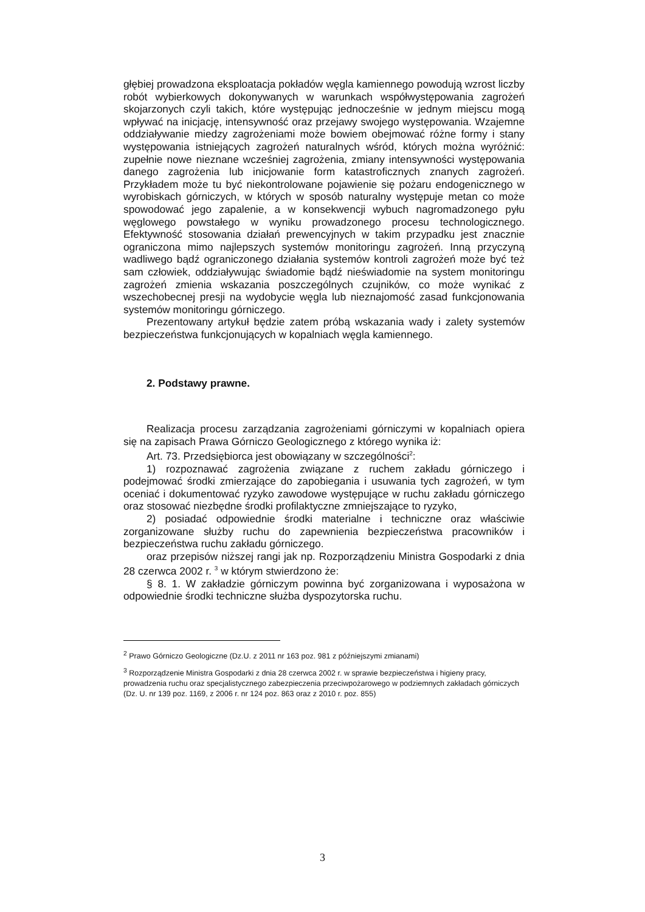głębiej prowadzona eksploatacja pokładów węgla kamiennego powodują wzrost liczby robót wybierkowych dokonywanych w warunkach współwystępowania zagrożeń skojarzonych czyli takich, które występując jednocześnie w jednym miejscu mogą wpływać na inicjację, intensywność oraz przejawy swojego występowania. Wzajemne oddziaływanie miedzy zagrożeniami może bowiem obejmować różne formy i stany występowania istniejących zagrożeń naturalnych wśród, których można wyróżnić: zupełnie nowe nieznane wcześniej zagrożenia, zmiany intensywności występowania danego zagrożenia lub inicjowanie form katastroficznych znanych zagrożeń. Przykładem może tu być niekontrolowane pojawienie się pożaru endogenicznego w wyrobiskach górniczych, w których w sposób naturalny występuje metan co może spowodować jego zapalenie, a w konsekwencji wybuch nagromadzonego pyłu węglowego powstałego w wyniku prowadzonego procesu technologicznego. Efektywność stosowania działań prewencyjnych w takim przypadku jest znacznie ograniczona mimo najlepszych systemów monitoringu zagrożeń. Inną przyczyną wadliwego bądź ograniczonego działania systemów kontroli zagrożeń może być też sam człowiek, oddziaływując świadomie bądź nieświadomie na system monitoringu zagrożeń zmienia wskazania poszczególnych czujników, co może wynikać z wszechobecnej presji na wydobycie węgla lub nieznajomość zasad funkcjonowania systemów monitoringu górniczego.
Prezentowany artykuł będzie zatem próbą wskazania wady i zalety systemów bezpieczeństwa funkcjonujących w kopalniach węgla kamiennego.
2. Podstawy prawne.
Realizacja procesu zarządzania zagrożeniami górniczymi w kopalniach opiera się na zapisach Prawa Górniczo Geologicznego z którego wynika iż:
Art. 73. Przedsiębiorca jest obowiązany w szczególności<sup>2</sup>:
1) rozpoznawać zagrożenia związane z ruchem zakładu górniczego i podejmować środki zmierzające do zapobiegania i usuwania tych zagrożeń, w tym oceniać i dokumentować ryzyko zawodowe występujące w ruchu zakładu górniczego oraz stosować niezbędne środki profilaktyczne zmniejszające to ryzyko,
2) posiadać odpowiednie środki materialne i techniczne oraz właściwie zorganizowane służby ruchu do zapewnienia bezpieczeństwa pracowników i bezpieczeństwa ruchu zakładu górniczego.
oraz przepisów niższej rangi jak np. Rozporządzeniu Ministra Gospodarki z dnia 28 czerwca 2002 r. <sup>3</sup> w którym stwierdzono że:
§ 8. 1. W zakładzie górniczym powinna być zorganizowana i wyposażona w odpowiednie środki techniczne służba dyspozytorska ruchu.
<sup>2</sup> Prawo Górniczo Geologiczne (Dz.U. z 2011 nr 163 poz. 981 z późniejszymi zmianami)
<sup>3</sup> Rozporządzenie Ministra Gospodarki z dnia 28 czerwca 2002 r. w sprawie bezpieczeństwa i higieny pracy, prowadzenia ruchu oraz specjalistycznego zabezpieczenia przeciwpożarowego w podziemnych zakładach górniczych (Dz. U. nr 139 poz. 1169, z 2006 r. nr 124 poz. 863 oraz z 2010 r. poz. 855)
3